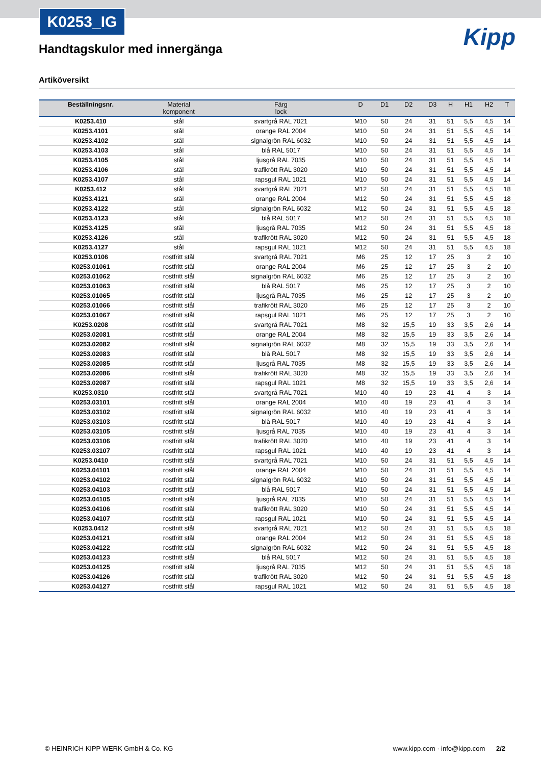K0253_IG
Handtagskulor med innergänga
Kipp
Artiköversikt
| Beställningsnr. | Material komponent | Färg lock | D | D1 | D2 | D3 | H | H1 | H2 | T |
| --- | --- | --- | --- | --- | --- | --- | --- | --- | --- | --- |
| K0253.410 | stål | svartgrå RAL 7021 | M10 | 50 | 24 | 31 | 51 | 5,5 | 4,5 | 14 |
| K0253.4101 | stål | orange RAL 2004 | M10 | 50 | 24 | 31 | 51 | 5,5 | 4,5 | 14 |
| K0253.4102 | stål | signalgrön RAL 6032 | M10 | 50 | 24 | 31 | 51 | 5,5 | 4,5 | 14 |
| K0253.4103 | stål | blå RAL 5017 | M10 | 50 | 24 | 31 | 51 | 5,5 | 4,5 | 14 |
| K0253.4105 | stål | ljusgrå RAL 7035 | M10 | 50 | 24 | 31 | 51 | 5,5 | 4,5 | 14 |
| K0253.4106 | stål | trafikrött RAL 3020 | M10 | 50 | 24 | 31 | 51 | 5,5 | 4,5 | 14 |
| K0253.4107 | stål | rapsgul RAL 1021 | M10 | 50 | 24 | 31 | 51 | 5,5 | 4,5 | 14 |
| K0253.412 | stål | svartgrå RAL 7021 | M12 | 50 | 24 | 31 | 51 | 5,5 | 4,5 | 18 |
| K0253.4121 | stål | orange RAL 2004 | M12 | 50 | 24 | 31 | 51 | 5,5 | 4,5 | 18 |
| K0253.4122 | stål | signalgrön RAL 6032 | M12 | 50 | 24 | 31 | 51 | 5,5 | 4,5 | 18 |
| K0253.4123 | stål | blå RAL 5017 | M12 | 50 | 24 | 31 | 51 | 5,5 | 4,5 | 18 |
| K0253.4125 | stål | ljusgrå RAL 7035 | M12 | 50 | 24 | 31 | 51 | 5,5 | 4,5 | 18 |
| K0253.4126 | stål | trafikrött RAL 3020 | M12 | 50 | 24 | 31 | 51 | 5,5 | 4,5 | 18 |
| K0253.4127 | stål | rapsgul RAL 1021 | M12 | 50 | 24 | 31 | 51 | 5,5 | 4,5 | 18 |
| K0253.0106 | rostfritt stål | svartgrå RAL 7021 | M6 | 25 | 12 | 17 | 25 | 3 | 2 | 10 |
| K0253.01061 | rostfritt stål | orange RAL 2004 | M6 | 25 | 12 | 17 | 25 | 3 | 2 | 10 |
| K0253.01062 | rostfritt stål | signalgrön RAL 6032 | M6 | 25 | 12 | 17 | 25 | 3 | 2 | 10 |
| K0253.01063 | rostfritt stål | blå RAL 5017 | M6 | 25 | 12 | 17 | 25 | 3 | 2 | 10 |
| K0253.01065 | rostfritt stål | ljusgrå RAL 7035 | M6 | 25 | 12 | 17 | 25 | 3 | 2 | 10 |
| K0253.01066 | rostfritt stål | trafikrött RAL 3020 | M6 | 25 | 12 | 17 | 25 | 3 | 2 | 10 |
| K0253.01067 | rostfritt stål | rapsgul RAL 1021 | M6 | 25 | 12 | 17 | 25 | 3 | 2 | 10 |
| K0253.0208 | rostfritt stål | svartgrå RAL 7021 | M8 | 32 | 15,5 | 19 | 33 | 3,5 | 2,6 | 14 |
| K0253.02081 | rostfritt stål | orange RAL 2004 | M8 | 32 | 15,5 | 19 | 33 | 3,5 | 2,6 | 14 |
| K0253.02082 | rostfritt stål | signalgrön RAL 6032 | M8 | 32 | 15,5 | 19 | 33 | 3,5 | 2,6 | 14 |
| K0253.02083 | rostfritt stål | blå RAL 5017 | M8 | 32 | 15,5 | 19 | 33 | 3,5 | 2,6 | 14 |
| K0253.02085 | rostfritt stål | ljusgrå RAL 7035 | M8 | 32 | 15,5 | 19 | 33 | 3,5 | 2,6 | 14 |
| K0253.02086 | rostfritt stål | trafikrött RAL 3020 | M8 | 32 | 15,5 | 19 | 33 | 3,5 | 2,6 | 14 |
| K0253.02087 | rostfritt stål | rapsgul RAL 1021 | M8 | 32 | 15,5 | 19 | 33 | 3,5 | 2,6 | 14 |
| K0253.0310 | rostfritt stål | svartgrå RAL 7021 | M10 | 40 | 19 | 23 | 41 | 4 | 3 | 14 |
| K0253.03101 | rostfritt stål | orange RAL 2004 | M10 | 40 | 19 | 23 | 41 | 4 | 3 | 14 |
| K0253.03102 | rostfritt stål | signalgrön RAL 6032 | M10 | 40 | 19 | 23 | 41 | 4 | 3 | 14 |
| K0253.03103 | rostfritt stål | blå RAL 5017 | M10 | 40 | 19 | 23 | 41 | 4 | 3 | 14 |
| K0253.03105 | rostfritt stål | ljusgrå RAL 7035 | M10 | 40 | 19 | 23 | 41 | 4 | 3 | 14 |
| K0253.03106 | rostfritt stål | trafikrött RAL 3020 | M10 | 40 | 19 | 23 | 41 | 4 | 3 | 14 |
| K0253.03107 | rostfritt stål | rapsgul RAL 1021 | M10 | 40 | 19 | 23 | 41 | 4 | 3 | 14 |
| K0253.0410 | rostfritt stål | svartgrå RAL 7021 | M10 | 50 | 24 | 31 | 51 | 5,5 | 4,5 | 14 |
| K0253.04101 | rostfritt stål | orange RAL 2004 | M10 | 50 | 24 | 31 | 51 | 5,5 | 4,5 | 14 |
| K0253.04102 | rostfritt stål | signalgrön RAL 6032 | M10 | 50 | 24 | 31 | 51 | 5,5 | 4,5 | 14 |
| K0253.04103 | rostfritt stål | blå RAL 5017 | M10 | 50 | 24 | 31 | 51 | 5,5 | 4,5 | 14 |
| K0253.04105 | rostfritt stål | ljusgrå RAL 7035 | M10 | 50 | 24 | 31 | 51 | 5,5 | 4,5 | 14 |
| K0253.04106 | rostfritt stål | trafikrött RAL 3020 | M10 | 50 | 24 | 31 | 51 | 5,5 | 4,5 | 14 |
| K0253.04107 | rostfritt stål | rapsgul RAL 1021 | M10 | 50 | 24 | 31 | 51 | 5,5 | 4,5 | 14 |
| K0253.0412 | rostfritt stål | svartgrå RAL 7021 | M12 | 50 | 24 | 31 | 51 | 5,5 | 4,5 | 18 |
| K0253.04121 | rostfritt stål | orange RAL 2004 | M12 | 50 | 24 | 31 | 51 | 5,5 | 4,5 | 18 |
| K0253.04122 | rostfritt stål | signalgrön RAL 6032 | M12 | 50 | 24 | 31 | 51 | 5,5 | 4,5 | 18 |
| K0253.04123 | rostfritt stål | blå RAL 5017 | M12 | 50 | 24 | 31 | 51 | 5,5 | 4,5 | 18 |
| K0253.04125 | rostfritt stål | ljusgrå RAL 7035 | M12 | 50 | 24 | 31 | 51 | 5,5 | 4,5 | 18 |
| K0253.04126 | rostfritt stål | trafikrött RAL 3020 | M12 | 50 | 24 | 31 | 51 | 5,5 | 4,5 | 18 |
| K0253.04127 | rostfritt stål | rapsgul RAL 1021 | M12 | 50 | 24 | 31 | 51 | 5,5 | 4,5 | 18 |
© HEINRICH KIPP WERK GmbH & Co. KG www.kipp.com · info@kipp.com 2/2